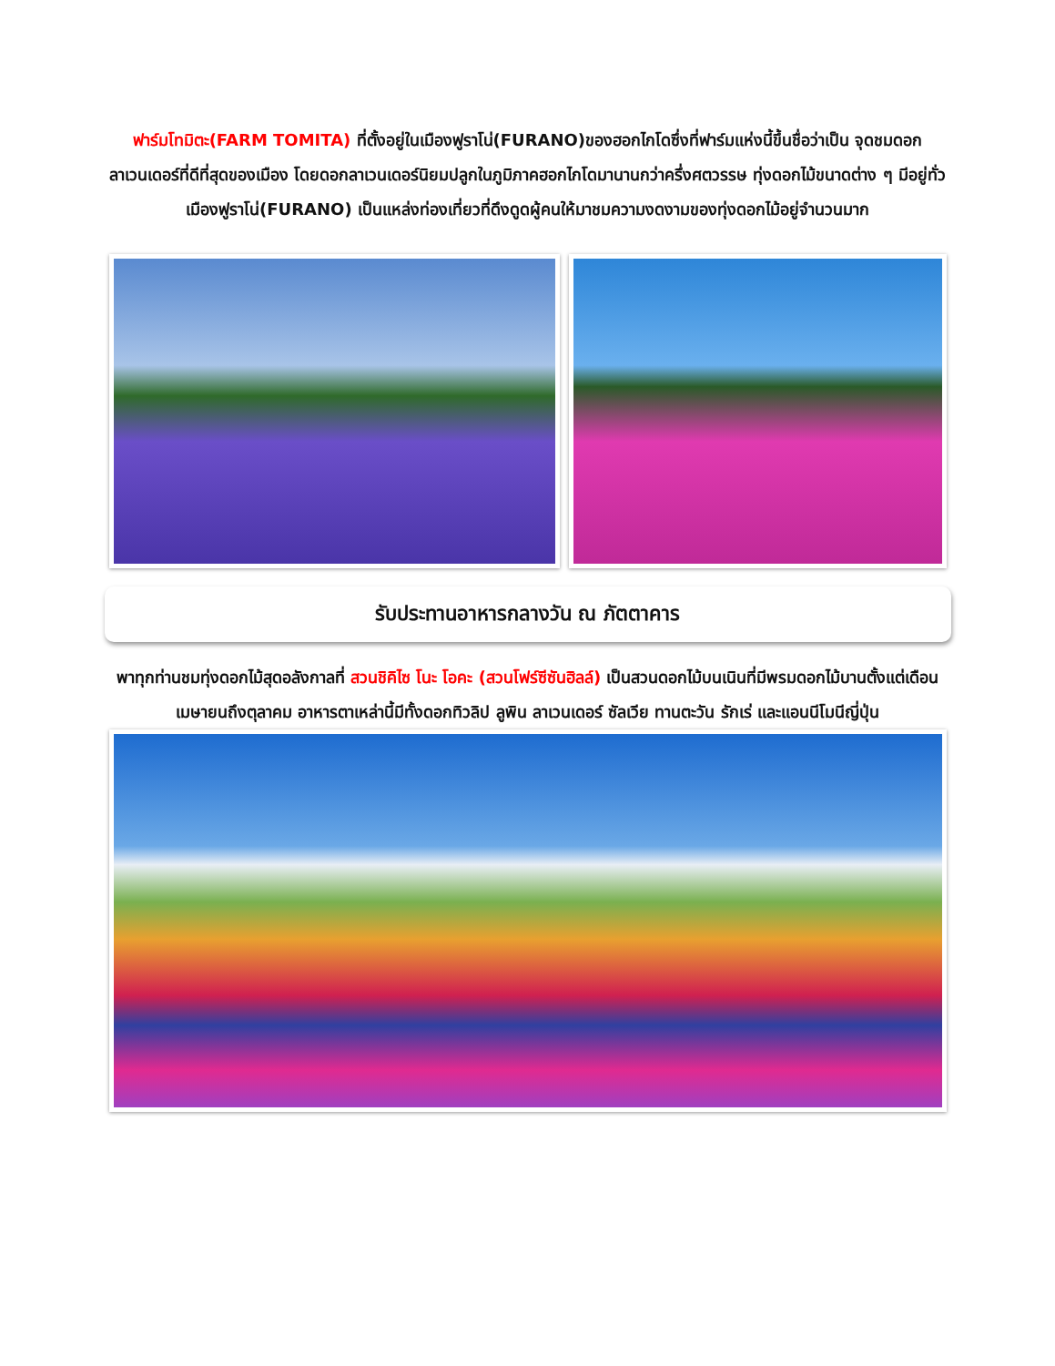ฟาร์มโทมิตะ(FARM TOMITA) ที่ตั้งอยู่ในเมืองฟูราโน่(FURANO)ของฮอกไกโดซึ่งที่ฟาร์มแห่งนี้ขึ้นชื่อว่าเป็น จุดชมดอกลาเวนเดอร์ที่ดีที่สุดของเมือง โดยดอกลาเวนเดอร์นิยมปลูกในภูมิภาคฮอกไกโดมานานกว่าครึ่งศตวรรษ ทุ่งดอกไม้ขนาดต่าง ๆ มีอยู่ทั่วเมืองฟูราโน่(FURANO) เป็นแหล่งท่องเที่ยวที่ดึงดูดผู้คนให้มาชมความงดงามของทุ่งดอกไม้อยู่จำนวนมาก
รับประทานอาหารกลางวัน ณ ภัตตาคาร
พาทุกท่านชมทุ่งดอกไม้สุดอลังกาลที่ สวนชิคิไซ โนะ โอคะ (สวนโฟร์ซีซันฮิลล์) เป็นสวนดอกไม้บนเนินที่มีพรมดอกไม้บานตั้งแต่เดือนเมษายนถึงตุลาคม อาหารตาเหล่านี้มีทั้งดอกทิวลิป ลูพิน ลาเวนเดอร์ ซัลเวีย ทานตะวัน รักเร่ และแอนนีโมนีญี่ปุ่น